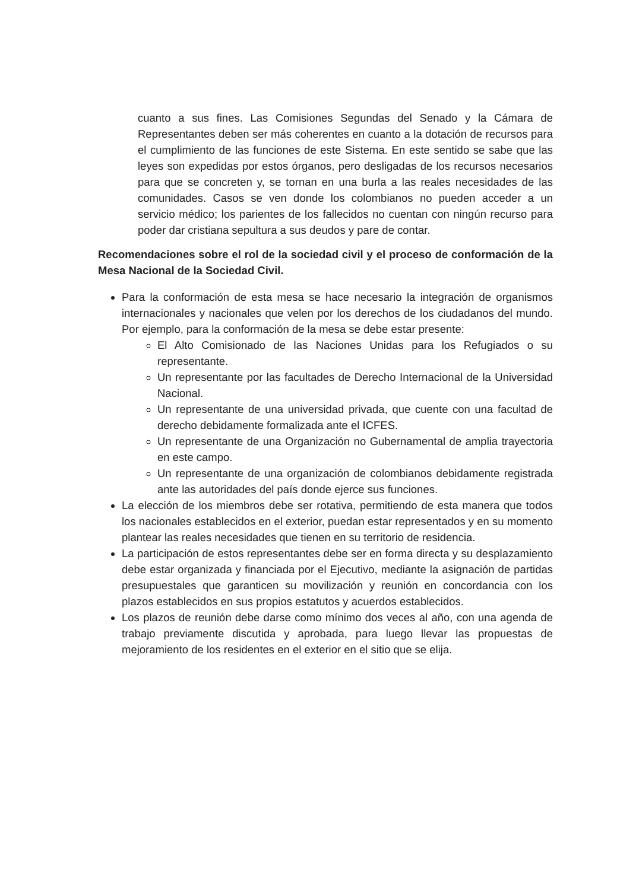cuanto a sus fines. Las Comisiones Segundas del Senado y la Cámara de Representantes deben ser más coherentes en cuanto a la dotación de recursos para el cumplimiento de las funciones de este Sistema. En este sentido se sabe que las leyes son expedidas por estos órganos, pero desligadas de los recursos necesarios para que se concreten y, se tornan en una burla a las reales necesidades de las comunidades. Casos se ven donde los colombianos no pueden acceder a un servicio médico; los parientes de los fallecidos no cuentan con ningún recurso para poder dar cristiana sepultura a sus deudos y pare de contar.
Recomendaciones sobre el rol de la sociedad civil y el proceso de conformación de la Mesa Nacional de la Sociedad Civil.
Para la conformación de esta mesa se hace necesario la integración de organismos internacionales y nacionales que velen por los derechos de los ciudadanos del mundo. Por ejemplo, para la conformación de la mesa se debe estar presente:
El Alto Comisionado de las Naciones Unidas para los Refugiados o su representante.
Un representante por las facultades de Derecho Internacional de la Universidad Nacional.
Un representante de una universidad privada, que cuente con una facultad de derecho debidamente formalizada ante el ICFES.
Un representante de una Organización no Gubernamental de amplia trayectoria en este campo.
Un representante de una organización de colombianos debidamente registrada ante las autoridades del país donde ejerce sus funciones.
La elección de los miembros debe ser rotativa, permitiendo de esta manera que todos los nacionales establecidos en el exterior, puedan estar representados y en su momento plantear las reales necesidades que tienen en su territorio de residencia.
La participación de estos representantes debe ser en forma directa y su desplazamiento debe estar organizada y financiada por el Ejecutivo, mediante la asignación de partidas presupuestales que garanticen su movilización y reunión en concordancia con los plazos establecidos en sus propios estatutos y acuerdos establecidos.
Los plazos de reunión debe darse como mínimo dos veces al año, con una agenda de trabajo previamente discutida y aprobada, para luego llevar las propuestas de mejoramiento de los residentes en el exterior en el sitio que se elija.